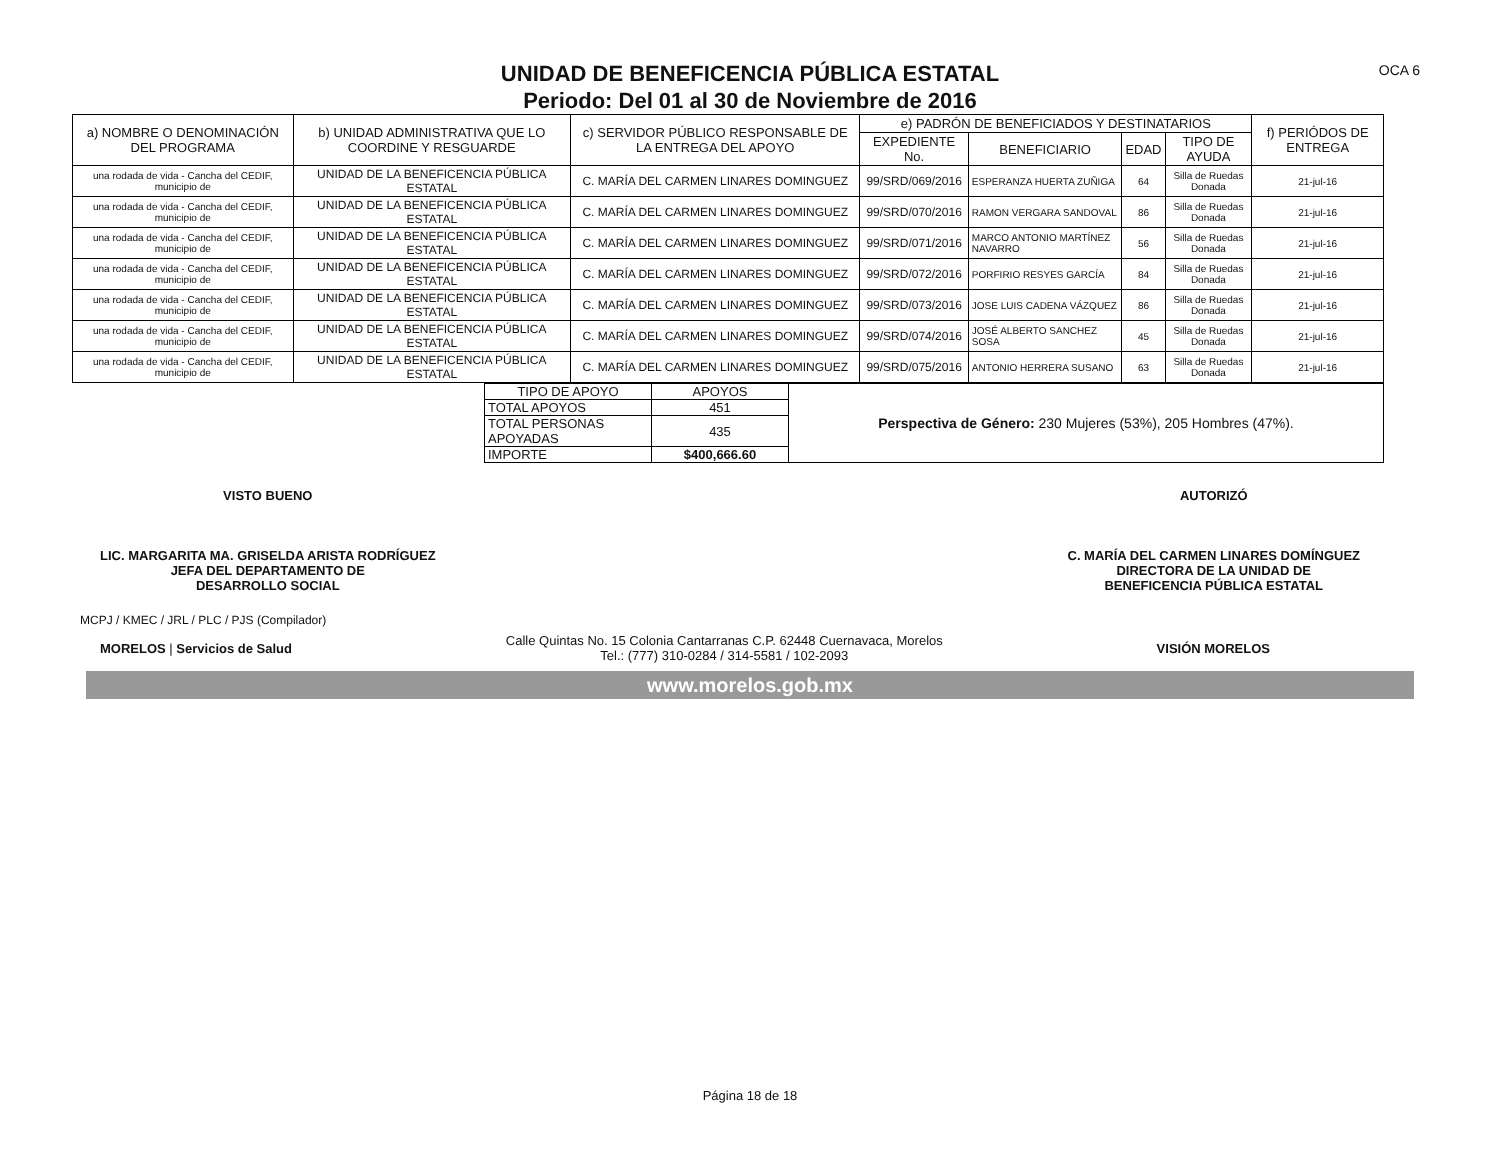OCA 6
UNIDAD DE BENEFICENCIA PÚBLICA ESTATAL
Periodo: Del 01 al 30 de Noviembre de 2016
| a) NOMBRE O DENOMINACIÓN DEL PROGRAMA | b) UNIDAD ADMINISTRATIVA QUE LO COORDINE Y RESGUARDE | c) SERVIDOR PÚBLICO RESPONSABLE DE LA ENTREGA DEL APOYO | e) PADRÓN DE BENEFICIADOS Y DESTINATARIOS | | | | f) PERIÓDOS DE ENTREGA |
| --- | --- | --- | --- | --- | --- | --- | --- |
| | | | EXPEDIENTE No. | BENEFICIARIO | EDAD | TIPO DE AYUDA | |
| una rodada de vida - Cancha del CEDIF, municipio de | UNIDAD DE LA BENEFICENCIA PÚBLICA ESTATAL | C. MARÍA DEL CARMEN LINARES DOMINGUEZ | 99/SRD/069/2016 | ESPERANZA HUERTA ZUÑIGA | 64 | Silla de Ruedas Donada | 21-jul-16 |
| una rodada de vida - Cancha del CEDIF, municipio de | UNIDAD DE LA BENEFICENCIA PÚBLICA ESTATAL | C. MARÍA DEL CARMEN LINARES DOMINGUEZ | 99/SRD/070/2016 | RAMON VERGARA SANDOVAL | 86 | Silla de Ruedas Donada | 21-jul-16 |
| una rodada de vida - Cancha del CEDIF, municipio de | UNIDAD DE LA BENEFICENCIA PÚBLICA ESTATAL | C. MARÍA DEL CARMEN LINARES DOMINGUEZ | 99/SRD/071/2016 | MARCO ANTONIO MARTÍNEZ NAVARRO | 56 | Silla de Ruedas Donada | 21-jul-16 |
| una rodada de vida - Cancha del CEDIF, municipio de | UNIDAD DE LA BENEFICENCIA PÚBLICA ESTATAL | C. MARÍA DEL CARMEN LINARES DOMINGUEZ | 99/SRD/072/2016 | PORFIRIO RESYES GARCÍA | 84 | Silla de Ruedas Donada | 21-jul-16 |
| una rodada de vida - Cancha del CEDIF, municipio de | UNIDAD DE LA BENEFICENCIA PÚBLICA ESTATAL | C. MARÍA DEL CARMEN LINARES DOMINGUEZ | 99/SRD/073/2016 | JOSE LUIS CADENA VÁZQUEZ | 86 | Silla de Ruedas Donada | 21-jul-16 |
| una rodada de vida - Cancha del CEDIF, municipio de | UNIDAD DE LA BENEFICENCIA PÚBLICA ESTATAL | C. MARÍA DEL CARMEN LINARES DOMINGUEZ | 99/SRD/074/2016 | JOSÉ ALBERTO SANCHEZ SOSA | 45 | Silla de Ruedas Donada | 21-jul-16 |
| una rodada de vida - Cancha del CEDIF, municipio de | UNIDAD DE LA BENEFICENCIA PÚBLICA ESTATAL | C. MARÍA DEL CARMEN LINARES DOMINGUEZ | 99/SRD/075/2016 | ANTONIO HERRERA SUSANO | 63 | Silla de Ruedas Donada | 21-jul-16 |
| TIPO DE APOYO | APOYOS |
| TOTAL APOYOS | 451 |
| TOTAL PERSONAS APOYADAS | 435 |
| IMPORTE | $400,666.60 |
Perspectiva de Género: 230 Mujeres (53%), 205 Hombres (47%).
VISTO BUENO
LIC. MARGARITA MA. GRISELDA ARISTA RODRÍGUEZ
JEFA DEL DEPARTAMENTO DE
DESARROLLO SOCIAL
AUTORIZÓ
C. MARÍA DEL CARMEN LINARES DOMÍNGUEZ
DIRECTORA DE LA UNIDAD DE
BENEFICENCIA PÚBLICA ESTATAL
MCPJ / KMEC / JRL / PLC / PJS (Compilador)
MORELOS | Servicios de Salud
Calle Quintas No. 15 Colonia Cantarranas C.P. 62448 Cuernavaca, Morelos
Tel.: (777) 310-0284 / 314-5581 / 102-2093
VISIÓN MORELOS
www.morelos.gob.mx
Página 18 de 18